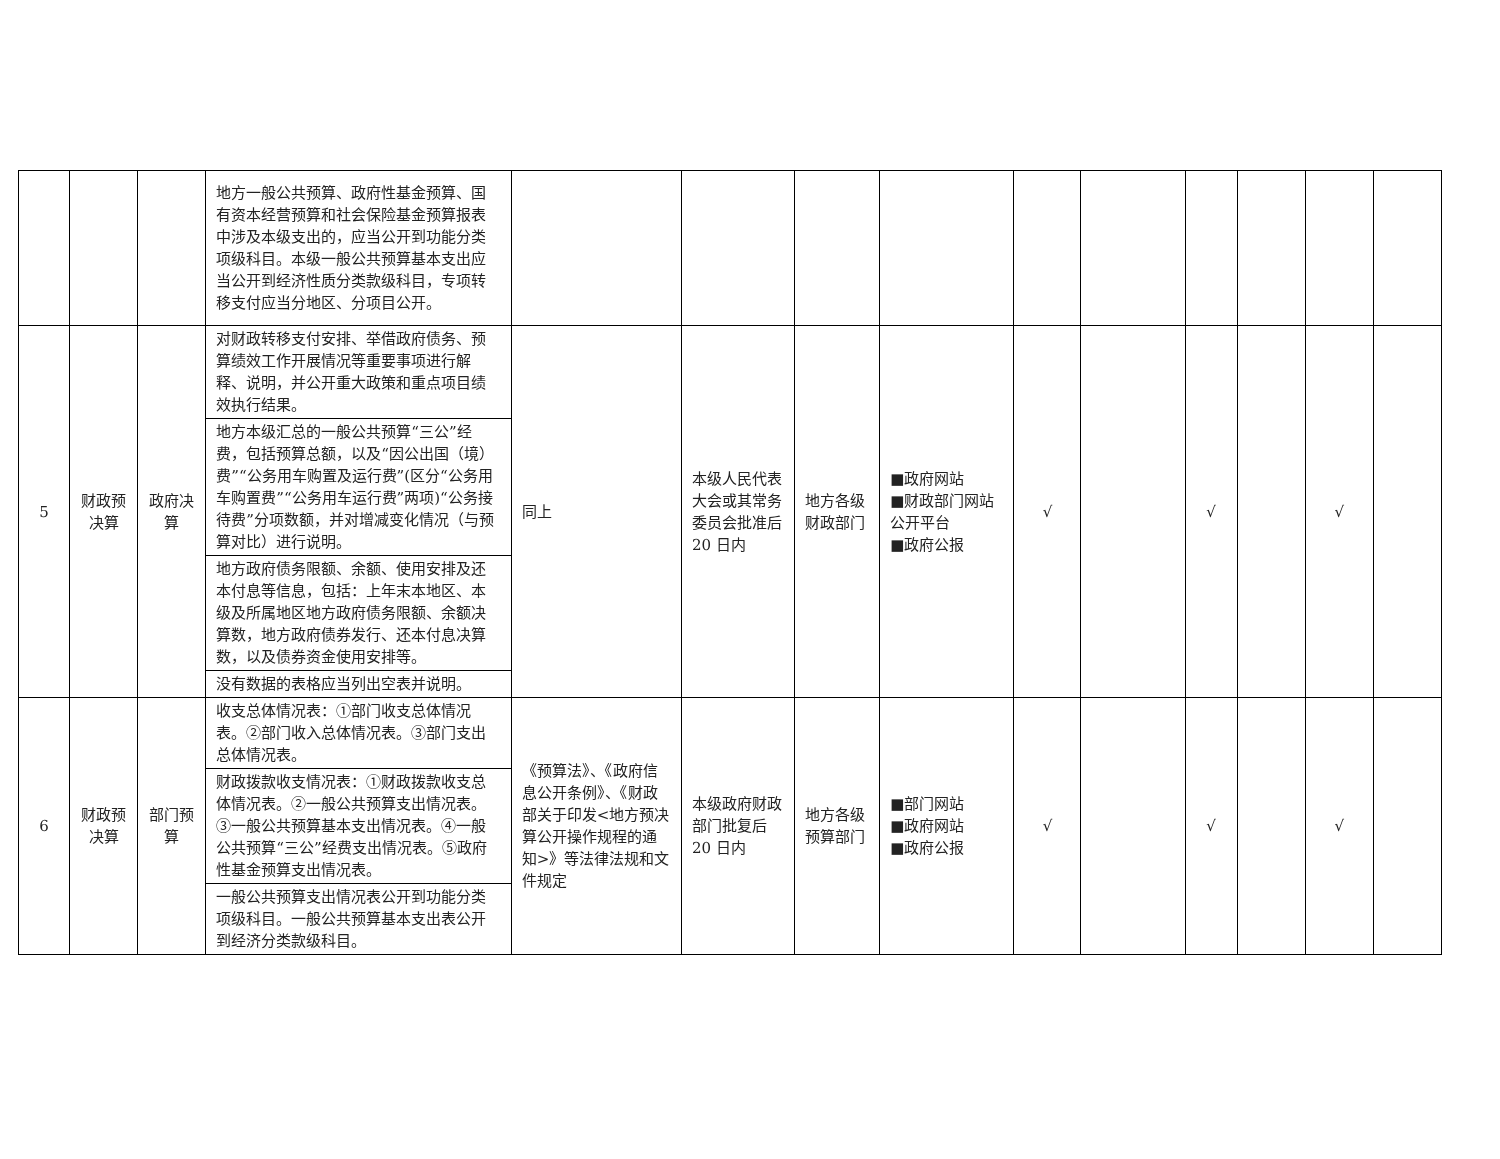| | | | 地方一般公共预算、政府性基金预算、国有资本经营预算和社会保险基金预算报表中涉及本级支出的，应当公开到功能分类项级科目。本级一般公共预算基本支出应当公开到经济性质分类款级科目，专项转移支付应当分地区、分项目公开。 | | | | | | | | | | |
| 5 | 财政预决算 | 政府决算 | 对财政转移支付安排、举借政府债务、预算绩效工作开展情况等重要事项进行解释、说明，并公开重大政策和重点项目绩效执行结果。 | 同上 | 本级人民代表大会或其常务委员会批准后 20 日内 | 地方各级财政部门 | ■政府网站 ■财政部门网站公开平台 ■政府公报 | √ | | √ | | √ | |
| | | | 地方本级汇总的一般公共预算“三公”经费，包括预算总额，以及“因公出国（境）费”“公务用车购置及运行费”(区分“公务用车购置费”“公务用车运行费”两项)“公务接待费”分项数额，并对增减变化情况（与预算对比）进行说明。 | | | | | | | | | | |
| | | | 地方政府债务限额、余额、使用安排及还本付息等信息，包括：上年末本地区、本级及所属地区地方政府债务限额、余额决算数，地方政府债券发行、还本付息决算数，以及债券资金使用安排等。 | | | | | | | | | | |
| | | | 没有数据的表格应当列出空表并说明。 | | | | | | | | | | |
| 6 | 财政预决算 | 部门预算 | 收支总体情况表：①部门收支总体情况表。②部门收入总体情况表。③部门支出总体情况表。 | 《预算法》、《政府信息公开条例》、《财政部关于印发<地方预决算公开操作规程的通知>》等法律法规和文件规定 | 本级政府财政部门批复后 20 日内 | 地方各级预算部门 | ■部门网站 ■政府网站 ■政府公报 | √ | | √ | | √ | |
| | | | 财政拨款收支情况表：①财政拨款收支总体情况表。②一般公共预算支出情况表。③一般公共预算基本支出情况表。④一般公共预算“三公”经费支出情况表。⑤政府性基金预算支出情况表。 | | | | | | | | | | |
| | | | 一般公共预算支出情况表公开到功能分类项级科目。一般公共预算基本支出表公开到经济分类款级科目。 | | | | | | | | | | |